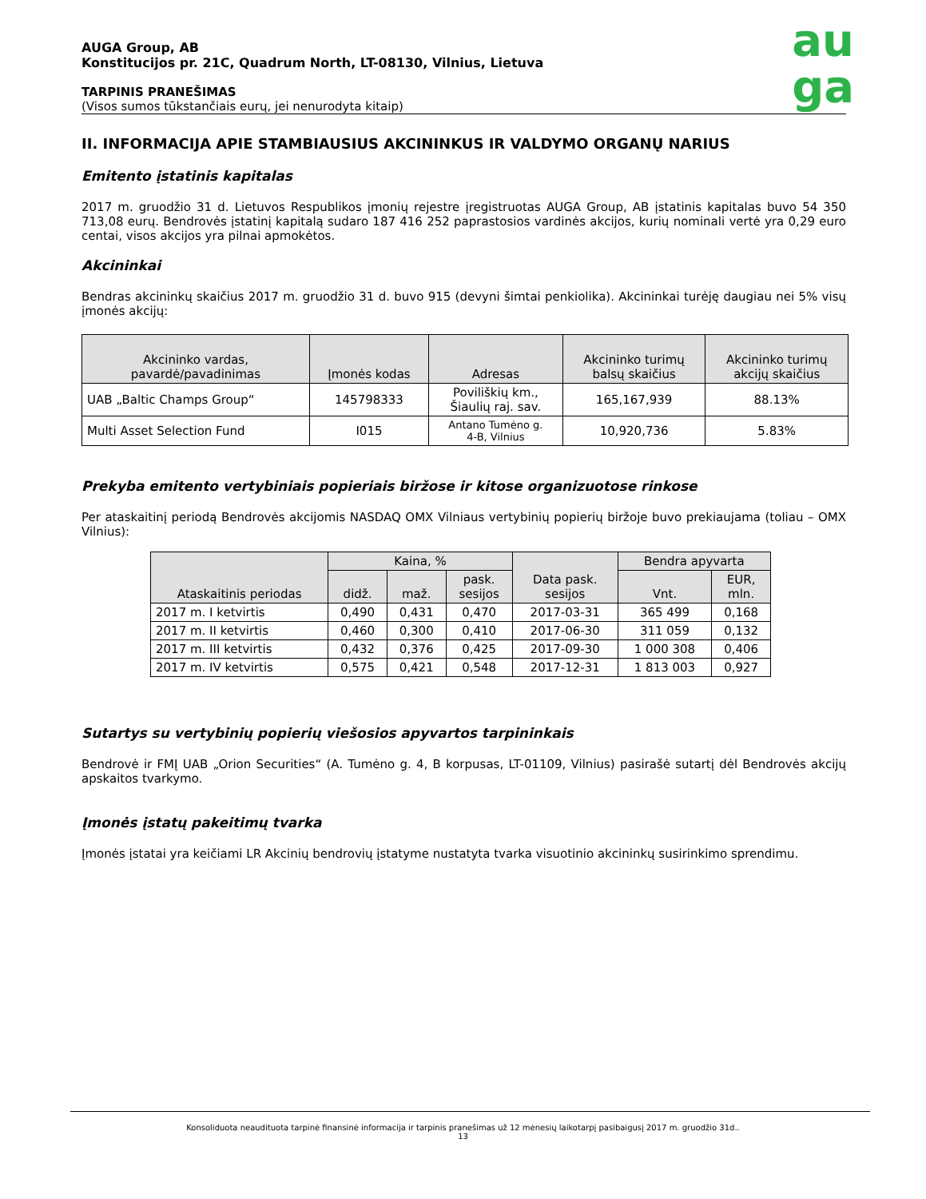AUGA Group, AB
Konstitucijos pr. 21C, Quadrum North, LT-08130, Vilnius, Lietuva
TARPINIS PRANEŠIMAS
(Visos sumos tūkstančiais eurų, jei nenurodyta kitaip)
au
ga
II. INFORMACIJA APIE STAMBIAUSIUS AKCININKUS IR VALDYMO ORGANŲ NARIUS
Emitento įstatinis kapitalas
2017 m. gruodžio 31 d. Lietuvos Respublikos įmonių rejestre įregistruotas AUGA Group, AB įstatinis kapitalas buvo 54 350 713,08 eurų. Bendrovės įstatinį kapitalą sudaro 187 416 252 paprastosios vardinės akcijos, kurių nominali vertė yra 0,29 euro centai, visos akcijos yra pilnai apmokėtos.
Akcininkai
Bendras akcininkų skaičius 2017 m. gruodžio 31 d. buvo 915 (devyni šimtai penkiolika). Akcininkai turėję daugiau nei 5% visų įmonės akcijų:
| Akcininko vardas, pavardė/pavadinimas | Įmonės kodas | Adresas | Akcininko turimų balsų skaičius | Akcininko turimų akcijų skaičius |
| --- | --- | --- | --- | --- |
| UAB „Baltic Champs Group“ | 145798333 | Poviliškių km., Šiaulių raj. sav. | 165,167,939 | 88.13% |
| Multi Asset Selection Fund | I015 | Antano Tumėno g. 4-B, Vilnius | 10,920,736 | 5.83% |
Prekyba emitento vertybiniais popieriais biržose ir kitose organizuotose rinkose
Per ataskaitinį periodą Bendrovės akcijomis NASDAQ OMX Vilniaus vertybinių popierių biržoje buvo prekiaujama (toliau – OMX Vilnius):
| Ataskaitinis periodas | Kaina, % | | | Data pask. sesijos | Bendra apyvarta | |
| --- | --- | --- | --- | --- | --- | --- |
| | didž. | maž. | pask. sesijos | | Vnt. | EUR, mln. |
| 2017 m. I ketvirtis | 0,490 | 0,431 | 0,470 | 2017-03-31 | 365 499 | 0,168 |
| 2017 m. II ketvirtis | 0,460 | 0,300 | 0,410 | 2017-06-30 | 311 059 | 0,132 |
| 2017 m. III ketvirtis | 0,432 | 0,376 | 0,425 | 2017-09-30 | 1 000 308 | 0,406 |
| 2017 m. IV ketvirtis | 0,575 | 0,421 | 0,548 | 2017-12-31 | 1 813 003 | 0,927 |
Sutartys su vertybinių popierių viešosios apyvartos tarpininkais
Bendrovė ir FMĮ UAB „Orion Securities“ (A. Tumėno g. 4, B korpusas, LT-01109, Vilnius) pasirašė sutartį dėl Bendrovės akcijų apskaitos tvarkymo.
Įmonės įstatų pakeitimų tvarka
Įmonės įstatai yra keičiami LR Akcinių bendrovių įstatyme nustatyta tvarka visuotinio akcininkų susirinkimo sprendimu.
Konsoliduota neaudituota tarpinė finansinė informacija ir tarpinis pranešimas už 12 mėnesių laikotarpį pasibaigusį 2017 m. gruodžio 31d..
13